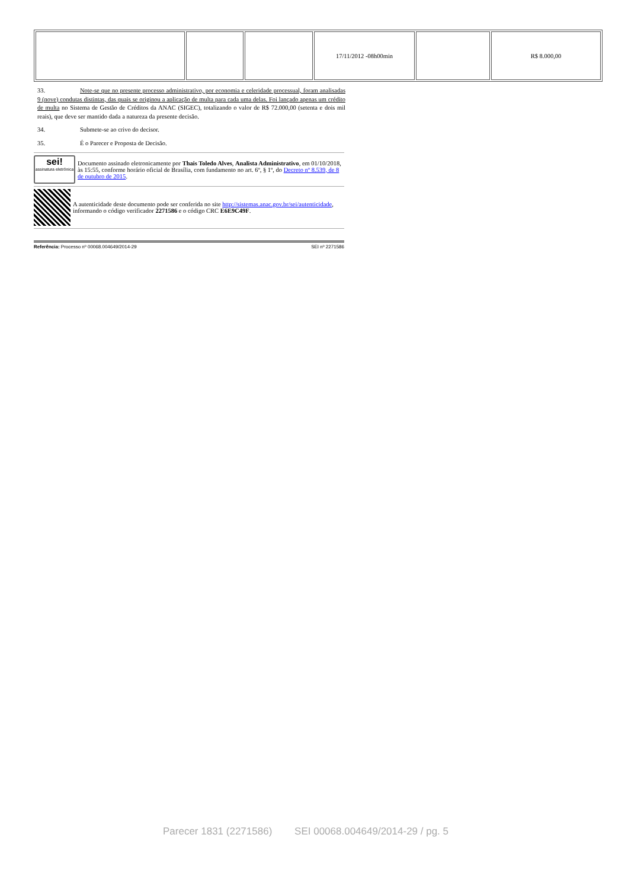| | | | 17/11/2012 -08h00min | | R$ 8.000,00 |
33. Note-se que no presente processo administrativo, por economia e celeridade processual, foram analisadas 9 (nove) condutas distintas, das quais se originou a aplicação de multa para cada uma delas. Foi lançado apenas um crédito de multa no Sistema de Gestão de Créditos da ANAC (SIGEC), totalizando o valor de R$ 72.000,00 (setenta e dois mil reais), que deve ser mantido dada a natureza da presente decisão.
34. Submete-se ao crivo do decisor.
35. É o Parecer e Proposta de Decisão.
sei!
assinatura eletrônica
Documento assinado eletronicamente por Thais Toledo Alves, Analista Administrativo, em 01/10/2018, às 15:55, conforme horário oficial de Brasília, com fundamento no art. 6º, § 1º, do Decreto nº 8.539, de 8 de outubro de 2015.
A autenticidade deste documento pode ser conferida no site http://sistemas.anac.gov.br/sei/autenticidade, informando o código verificador 2271586 e o código CRC E6E9C49F.
Referência: Processo nº 00068.004649/2014-29 SEI nº 2271586
Parecer 1831 (2271586) SEI 00068.004649/2014-29 / pg. 5